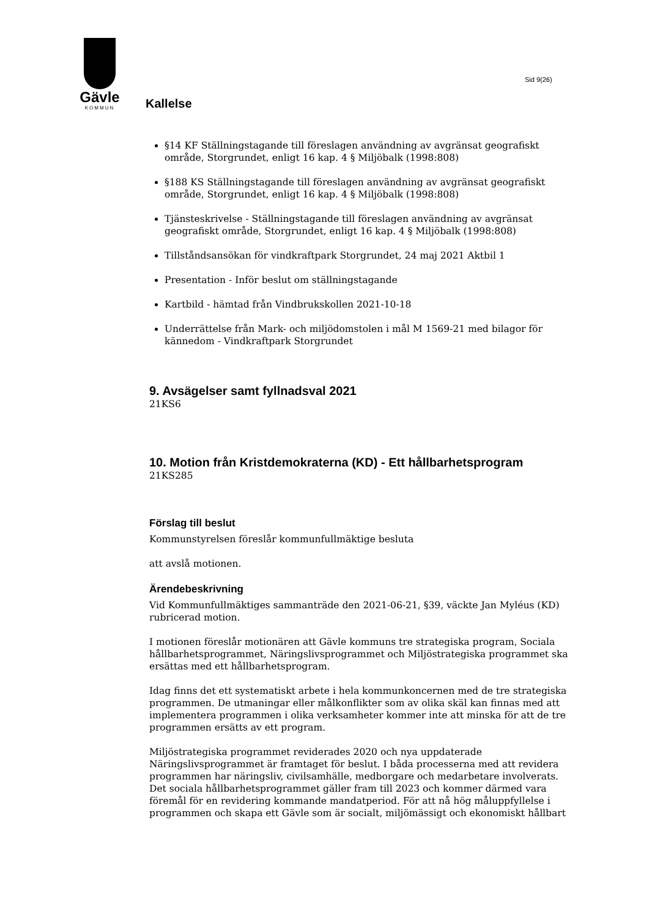Gävle
KOMMUN
Sid 9(26)
Kallelse
§14 KF Ställningstagande till föreslagen användning av avgränsat geografiskt område, Storgrundet, enligt 16 kap. 4 § Miljöbalk (1998:808)
§188 KS Ställningstagande till föreslagen användning av avgränsat geografiskt område, Storgrundet, enligt 16 kap. 4 § Miljöbalk (1998:808)
Tjänsteskrivelse - Ställningstagande till föreslagen användning av avgränsat geografiskt område, Storgrundet, enligt 16 kap. 4 § Miljöbalk (1998:808)
Tillståndsansökan för vindkraftpark Storgrundet, 24 maj 2021 Aktbil 1
Presentation - Inför beslut om ställningstagande
Kartbild - hämtad från Vindbrukskollen 2021-10-18
Underrättelse från Mark- och miljödomstolen i mål M 1569-21 med bilagor för kännedom - Vindkraftpark Storgrundet
9. Avsägelser samt fyllnadsval 2021
21KS6
10. Motion från Kristdemokraterna (KD) - Ett hållbarhetsprogram
21KS285
Förslag till beslut
Kommunstyrelsen föreslår kommunfullmäktige besluta
att avslå motionen.
Ärendebeskrivning
Vid Kommunfullmäktiges sammanträde den 2021-06-21, §39, väckte Jan Myléus (KD) rubricerad motion.
I motionen föreslår motionären att Gävle kommuns tre strategiska program, Sociala hållbarhetsprogrammet, Näringslivsprogrammet och Miljöstrategiska programmet ska ersättas med ett hållbarhetsprogram.
Idag finns det ett systematiskt arbete i hela kommunkoncernen med de tre strategiska programmen. De utmaningar eller målkonflikter som av olika skäl kan finnas med att implementera programmen i olika verksamheter kommer inte att minska för att de tre programmen ersätts av ett program.
Miljöstrategiska programmet reviderades 2020 och nya uppdaterade Näringslivsprogrammet är framtaget för beslut. I båda processerna med att revidera programmen har näringsliv, civilsamhälle, medborgare och medarbetare involverats. Det sociala hållbarhetsprogrammet gäller fram till 2023 och kommer därmed vara föremål för en revidering kommande mandatperiod. För att nå hög måluppfyllelse i programmen och skapa ett Gävle som är socialt, miljömässigt och ekonomiskt hållbart